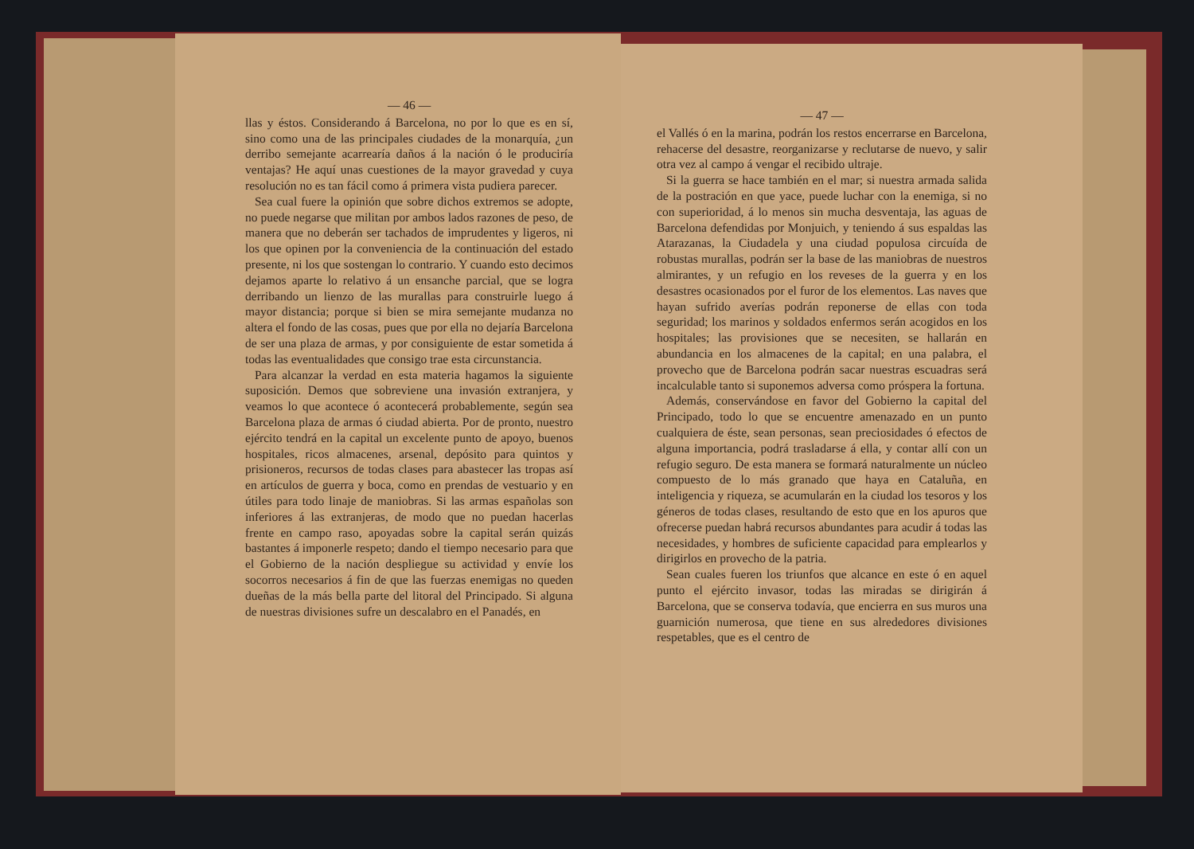— 46 —
llas y éstos. Considerando á Barcelona, no por lo que es en sí, sino como una de las principales ciudades de la monarquía, ¿un derribo semejante acarrearía daños á la nación ó le produciría ventajas? He aquí unas cuestiones de la mayor gravedad y cuya resolución no es tan fácil como á primera vista pudiera parecer.
Sea cual fuere la opinión que sobre dichos extremos se adopte, no puede negarse que militan por ambos lados razones de peso, de manera que no deberán ser tachados de imprudentes y ligeros, ni los que opinen por la conveniencia de la continuación del estado presente, ni los que sostengan lo contrario. Y cuando esto decimos dejamos aparte lo relativo á un ensanche parcial, que se logra derribando un lienzo de las murallas para construirle luego á mayor distancia; porque si bien se mira semejante mudanza no altera el fondo de las cosas, pues que por ella no dejaría Barcelona de ser una plaza de armas, y por consiguiente de estar sometida á todas las eventualidades que consigo trae esta circunstancia.
Para alcanzar la verdad en esta materia hagamos la siguiente suposición. Demos que sobreviene una invasión extranjera, y veamos lo que acontece ó acontecerá probablemente, según sea Barcelona plaza de armas ó ciudad abierta. Por de pronto, nuestro ejército tendrá en la capital un excelente punto de apoyo, buenos hospitales, ricos almacenes, arsenal, depósito para quintos y prisioneros, recursos de todas clases para abastecer las tropas así en artículos de guerra y boca, como en prendas de vestuario y en útiles para todo linaje de maniobras. Si las armas españolas son inferiores á las extranjeras, de modo que no puedan hacerlas frente en campo raso, apoyadas sobre la capital serán quizás bastantes á imponerle respeto; dando el tiempo necesario para que el Gobierno de la nación despliegue su actividad y envíe los socorros necesarios á fin de que las fuerzas enemigas no queden dueñas de la más bella parte del litoral del Principado. Si alguna de nuestras divisiones sufre un descalabro en el Panadés, en
— 47 —
el Vallés ó en la marina, podrán los restos encerrarse en Barcelona, rehacerse del desastre, reorganizarse y reclutarse de nuevo, y salir otra vez al campo á vengar el recibido ultraje.
Si la guerra se hace también en el mar; si nuestra armada salida de la postración en que yace, puede luchar con la enemiga, si no con superioridad, á lo menos sin mucha desventaja, las aguas de Barcelona defendidas por Monjuich, y teniendo á sus espaldas las Atarazanas, la Ciudadela y una ciudad populosa circuída de robustas murallas, podrán ser la base de las maniobras de nuestros almirantes, y un refugio en los reveses de la guerra y en los desastres ocasionados por el furor de los elementos. Las naves que hayan sufrido averías podrán reponerse de ellas con toda seguridad; los marinos y soldados enfermos serán acogidos en los hospitales; las provisiones que se necesiten, se hallarán en abundancia en los almacenes de la capital; en una palabra, el provecho que de Barcelona podrán sacar nuestras escuadras será incalculable tanto si suponemos adversa como próspera la fortuna.
Además, conservándose en favor del Gobierno la capital del Principado, todo lo que se encuentre amenazado en un punto cualquiera de éste, sean personas, sean preciosidades ó efectos de alguna importancia, podrá trasladarse á ella, y contar allí con un refugio seguro. De esta manera se formará naturalmente un núcleo compuesto de lo más granado que haya en Cataluña, en inteligencia y riqueza, se acumularán en la ciudad los tesoros y los géneros de todas clases, resultando de esto que en los apuros que ofrecerse puedan habrá recursos abundantes para acudir á todas las necesidades, y hombres de suficiente capacidad para emplearlos y dirigirlos en provecho de la patria.
Sean cuales fueren los triunfos que alcance en este ó en aquel punto el ejército invasor, todas las miradas se dirigirán á Barcelona, que se conserva todavía, que encierra en sus muros una guarnición numerosa, que tiene en sus alrededores divisiones respetables, que es el centro de